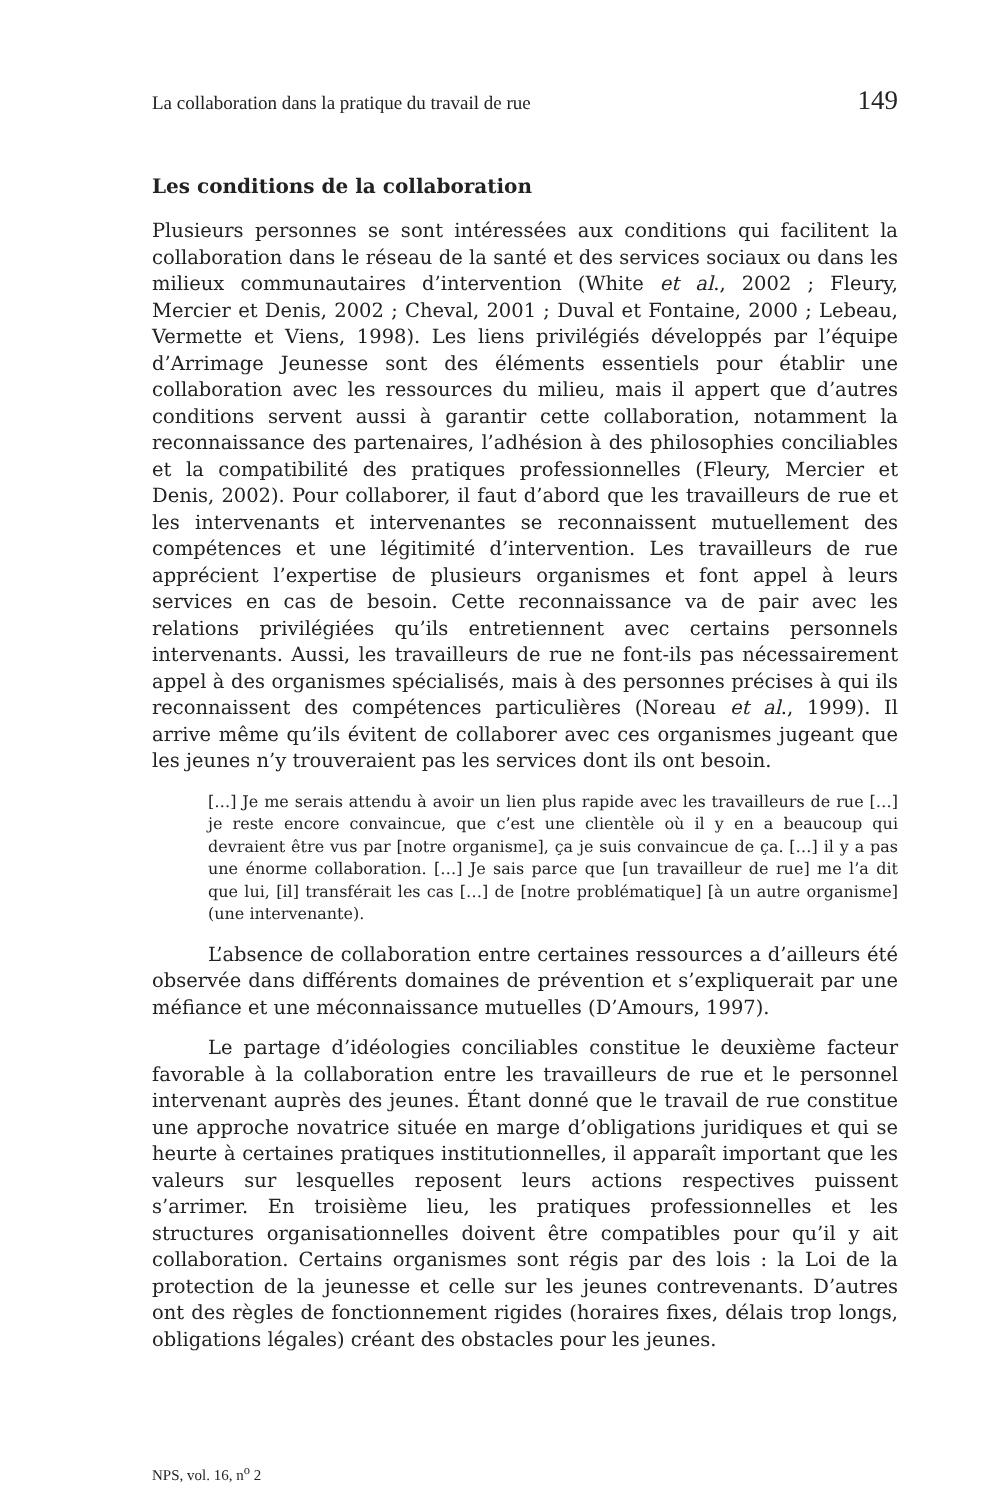La collaboration dans la pratique du travail de rue 149
Les conditions de la collaboration
Plusieurs personnes se sont intéressées aux conditions qui facilitent la collaboration dans le réseau de la santé et des services sociaux ou dans les milieux communautaires d’intervention (White et al., 2002 ; Fleury, Mercier et Denis, 2002 ; Cheval, 2001 ; Duval et Fontaine, 2000 ; Lebeau, Vermette et Viens, 1998). Les liens privilégiés développés par l’équipe d’Arrimage Jeunesse sont des éléments essentiels pour établir une collaboration avec les ressources du milieu, mais il appert que d’autres conditions servent aussi à garantir cette collaboration, notamment la reconnaissance des partenaires, l’adhésion à des philosophies conciliables et la compatibilité des pratiques professionnelles (Fleury, Mercier et Denis, 2002). Pour collaborer, il faut d’abord que les travailleurs de rue et les intervenants et intervenantes se reconnaissent mutuellement des compétences et une légitimité d’intervention. Les travailleurs de rue apprécient l’expertise de plusieurs organismes et font appel à leurs services en cas de besoin. Cette reconnaissance va de pair avec les relations privilégiées qu’ils entretiennent avec certains personnels intervenants. Aussi, les travailleurs de rue ne font-ils pas nécessairement appel à des organismes spécialisés, mais à des personnes précises à qui ils reconnaissent des compétences particulières (Noreau et al., 1999). Il arrive même qu’ils évitent de collaborer avec ces organismes jugeant que les jeunes n’y trouveraient pas les services dont ils ont besoin.
[…] Je me serais attendu à avoir un lien plus rapide avec les travailleurs de rue […] je reste encore convaincue, que c’est une clientèle où il y en a beaucoup qui devraient être vus par [notre organisme], ça je suis convaincue de ça. […] il y a pas une énorme collaboration. […] Je sais parce que [un travailleur de rue] me l’a dit que lui, [il] transférait les cas […] de [notre problématique] [à un autre organisme] (une intervenante).
L’absence de collaboration entre certaines ressources a d’ailleurs été observée dans différents domaines de prévention et s’expliquerait par une méfiance et une méconnaissance mutuelles (D’Amours, 1997).
Le partage d’idéologies conciliables constitue le deuxième facteur favorable à la collaboration entre les travailleurs de rue et le personnel intervenant auprès des jeunes. Étant donné que le travail de rue constitue une approche novatrice située en marge d’obligations juridiques et qui se heurte à certaines pratiques institutionnelles, il apparaît important que les valeurs sur lesquelles reposent leurs actions respectives puissent s’arrimer. En troisième lieu, les pratiques professionnelles et les structures organisationnelles doivent être compatibles pour qu’il y ait collaboration. Certains organismes sont régis par des lois : la Loi de la protection de la jeunesse et celle sur les jeunes contrevenants. D’autres ont des règles de fonctionnement rigides (horaires fixes, délais trop longs, obligations légales) créant des obstacles pour les jeunes.
NPS, vol. 16, n<sup>o</sup> 2